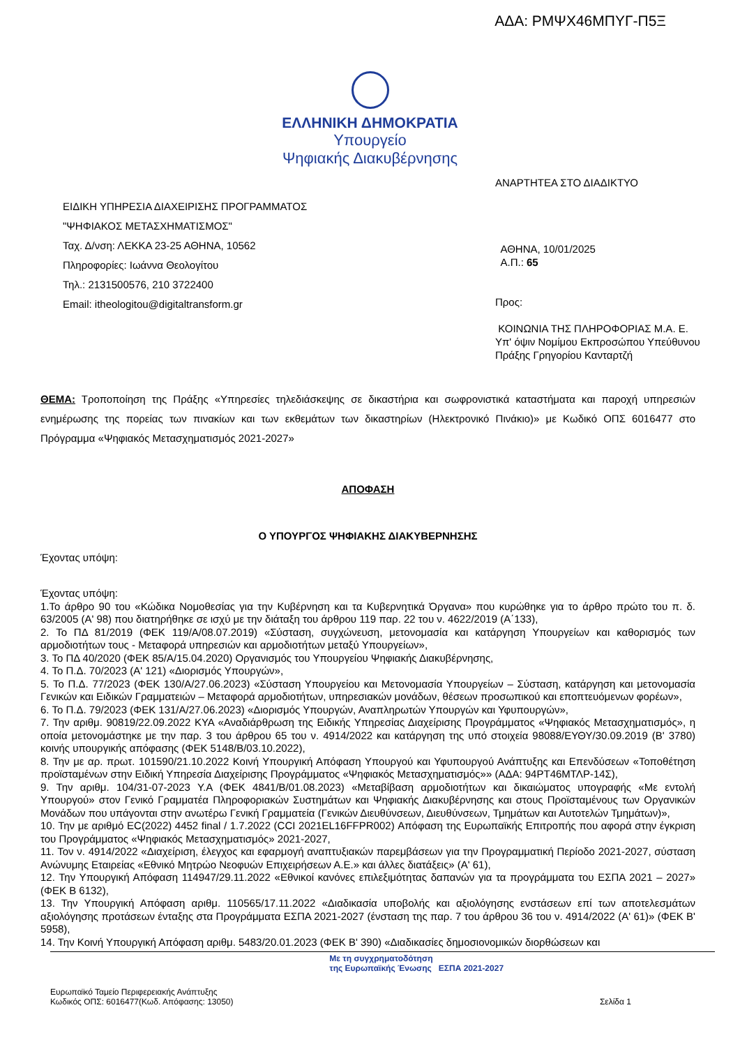ΑΔΑ: ΡΜΨΧ46ΜΠΥΓ-Π5Ξ
ΕΛΛΗΝΙΚΗ ΔΗΜΟΚΡΑΤΙΑ
Υπουργείο
Ψηφιακής Διακυβέρνησης
ΕΙΔΙΚΗ ΥΠΗΡΕΣΙΑ ΔΙΑΧΕΙΡΙΣΗΣ ΠΡΟΓΡΑΜΜΑΤΟΣ
"ΨΗΦΙΑΚΟΣ ΜΕΤΑΣΧΗΜΑΤΙΣΜΟΣ"
Ταχ. Δ/νση: ΛΕΚΚΑ 23-25 ΑΘΗΝΑ, 10562
Πληροφορίες: Ιωάννα Θεολογίτου
Τηλ.: 2131500576, 210 3722400
Email: itheologitou@digitaltransform.gr
ΑΝΑΡΤΗΤΕΑ ΣΤΟ ΔΙΑΔΙΚΤΥΟ
ΑΘΗΝΑ, 10/01/2025
Α.Π.: 65
Προς:
ΚΟΙΝΩΝΙΑ ΤΗΣ ΠΛΗΡΟΦΟΡΙΑΣ Μ.Α. Ε.
Υπ' όψιν Νομίμου Εκπροσώπου Υπεύθυνου Πράξης Γρηγορίου Κανταρτζή
ΘΕΜΑ: Τροποποίηση της Πράξης «Υπηρεσίες τηλεδιάσκεψης σε δικαστήρια και σωφρονιστικά καταστήματα και παροχή υπηρεσιών ενημέρωσης της πορείας των πινακίων και των εκθεμάτων των δικαστηρίων (Ηλεκτρονικό Πινάκιο)» με Κωδικό ΟΠΣ 6016477 στο Πρόγραμμα «Ψηφιακός Μετασχηματισμός 2021-2027»
ΑΠΟΦΑΣΗ
Ο ΥΠΟΥΡΓΟΣ ΨΗΦΙΑΚΗΣ ΔΙΑΚΥΒΕΡΝΗΣΗΣ
Έχοντας υπόψη:
Έχοντας υπόψη:
1.Το άρθρο 90 του «Κώδικα Νομοθεσίας για την Κυβέρνηση και τα Κυβερνητικά Όργανα» που κυρώθηκε για το άρθρο πρώτο του π. δ. 63/2005 (Α' 98) που διατηρήθηκε σε ισχύ με την διάταξη του άρθρου 119 παρ. 22 του ν. 4622/2019 (Α΄133),
2. Το ΠΔ 81/2019 (ΦΕΚ 119/Α/08.07.2019) «Σύσταση, συγχώνευση, μετονομασία και κατάργηση Υπουργείων και καθορισμός των αρμοδιοτήτων τους - Μεταφορά υπηρεσιών και αρμοδιοτήτων μεταξύ Υπουργείων»,
3. Το ΠΔ 40/2020 (ΦΕΚ 85/Α/15.04.2020) Οργανισμός του Υπουργείου Ψηφιακής Διακυβέρνησης,
4. Το Π.Δ. 70/2023 (Α' 121) «Διορισμός Υπουργών»,
5. Το Π.Δ. 77/2023 (ΦΕΚ 130/Α/27.06.2023) «Σύσταση Υπουργείου και Μετονομασία Υπουργείων – Σύσταση, κατάργηση και μετονομασία Γενικών και Ειδικών Γραμματειών – Μεταφορά αρμοδιοτήτων, υπηρεσιακών μονάδων, θέσεων προσωπικού και εποπτευόμενων φορέων»,
6. Το Π.Δ. 79/2023 (ΦΕΚ 131/Α/27.06.2023) «Διορισμός Υπουργών, Αναπληρωτών Υπουργών και Υφυπουργών»,
7. Την αριθμ. 90819/22.09.2022 ΚΥΑ «Αναδιάρθρωση της Ειδικής Υπηρεσίας Διαχείρισης Προγράμματος «Ψηφιακός Μετασχηματισμός», η οποία μετονομάστηκε με την παρ. 3 του άρθρου 65 του ν. 4914/2022 και κατάργηση της υπό στοιχεία 98088/ΕΥΘΥ/30.09.2019 (Β' 3780) κοινής υπουργικής απόφασης (ΦΕΚ 5148/Β/03.10.2022),
8. Την με αρ. πρωτ. 101590/21.10.2022 Κοινή Υπουργική Απόφαση Υπουργού και Υφυπουργού Ανάπτυξης και Επενδύσεων «Τοποθέτηση προϊσταμένων στην Ειδική Υπηρεσία Διαχείρισης Προγράμματος «Ψηφιακός Μετασχηματισμός»» (ΑΔΑ: 94ΡΤ46ΜΤΛΡ-14Σ),
9. Την αριθμ. 104/31-07-2023 Υ.Α (ΦΕΚ 4841/Β/01.08.2023) «Μεταβίβαση αρμοδιοτήτων και δικαιώματος υπογραφής «Με εντολή Υπουργού» στον Γενικό Γραμματέα Πληροφοριακών Συστημάτων και Ψηφιακής Διακυβέρνησης και στους Προϊσταμένους των Οργανικών Μονάδων που υπάγονται στην ανωτέρω Γενική Γραμματεία (Γενικών Διευθύνσεων, Διευθύνσεων, Τμημάτων και Αυτοτελών Τμημάτων)»,
10. Την με αριθμό EC(2022) 4452 final / 1.7.2022 (CCI 2021EL16FFPR002) Απόφαση της Ευρωπαϊκής Επιτροπής που αφορά στην έγκριση του Προγράμματος «Ψηφιακός Μετασχηματισμός» 2021-2027,
11. Τον ν. 4914/2022 «Διαχείριση, έλεγχος και εφαρμογή αναπτυξιακών παρεμβάσεων για την Προγραμματική Περίοδο 2021-2027, σύσταση Ανώνυμης Εταιρείας «Εθνικό Μητρώο Νεοφυών Επιχειρήσεων Α.Ε.» και άλλες διατάξεις» (Α' 61),
12. Την Υπουργική Απόφαση 114947/29.11.2022 «Εθνικοί κανόνες επιλεξιμότητας δαπανών για τα προγράμματα του ΕΣΠΑ 2021 – 2027» (ΦΕΚ Β 6132),
13. Την Υπουργική Απόφαση αριθμ. 110565/17.11.2022 «Διαδικασία υποβολής και αξιολόγησης ενστάσεων επί των αποτελεσμάτων αξιολόγησης προτάσεων ένταξης στα Προγράμματα ΕΣΠΑ 2021-2027 (ένσταση της παρ. 7 του άρθρου 36 του ν. 4914/2022 (Α' 61)» (ΦΕΚ Β' 5958),
14. Την Κοινή Υπουργική Απόφαση αριθμ. 5483/20.01.2023 (ΦΕΚ Β' 390) «Διαδικασίες δημοσιονομικών διορθώσεων και
Ευρωπαϊκό Ταμείο Περιφερειακής Ανάπτυξης
Κωδικός ΟΠΣ: 6016477(Κωδ. Απόφασης: 13050)
Με τη συγχρηματοδότηση
της Ευρωπαϊκής Ένωσης ΕΣΠΑ 2021-2027
Σελίδα 1